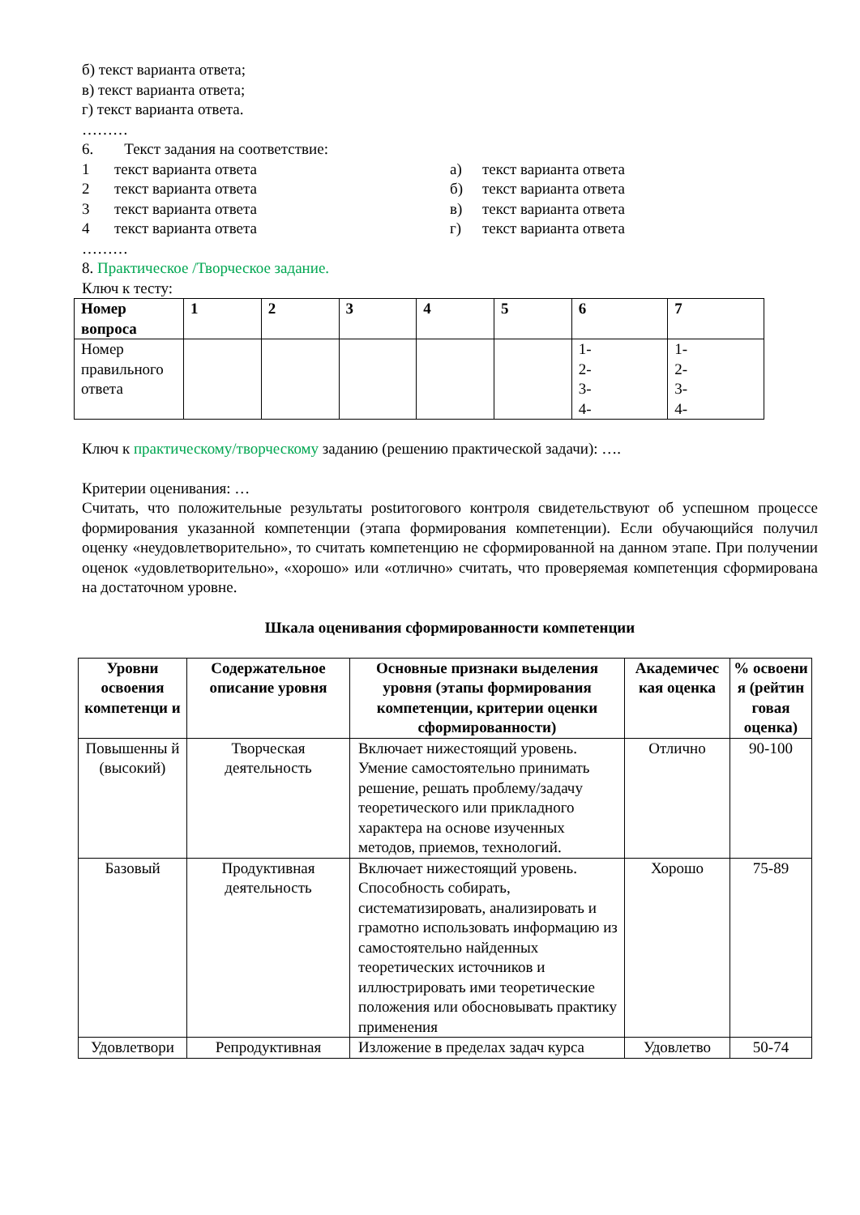б) текст варианта ответа;
в) текст варианта ответа;
г) текст варианта ответа.
………
6. Текст задания на соответствие:
1 текст варианта ответа а) текст варианта ответа
2 текст варианта ответа б) текст варианта ответа
3 текст варианта ответа в) текст варианта ответа
4 текст варианта ответа г) текст варианта ответа
………
8. Практическое /Творческое задание.
Ключ к тесту:
| Номер вопроса | 1 | 2 | 3 | 4 | 5 | 6 | 7 |
| --- | --- | --- | --- | --- | --- | --- | --- |
| Номер правильного ответа | | | | | | 1- 2- 3- 4- | 1- 2- 3- 4- |
Ключ к практическому/творческому заданию (решению практической задачи): ….
Критерии оценивания: …
Считать, что положительные результаты postитогового контроля свидетельствуют об успешном процессе формирования указанной компетенции (этапа формирования компетенции). Если обучающийся получил оценку «неудовлетворительно», то считать компетенцию не сформированной на данном этапе. При получении оценок «удовлетворительно», «хорошо» или «отлично» считать, что проверяемая компетенция сформирована на достаточном уровне.
Шкала оценивания сформированности компетенции
| Уровни освоения компетенци и | Содержательное описание уровня | Основные признаки выделения уровня (этапы формирования компетенции, критерии оценки сформированности) | Академичес кая оценка | % освоени я (рейтин говая оценка) |
| --- | --- | --- | --- | --- |
| Повышенны й (высокий) | Творческая деятельность | Включает нижестоящий уровень. Умение самостоятельно принимать решение, решать проблему/задачу теоретического или прикладного характера на основе изученных методов, приемов, технологий. | Отлично | 90-100 |
| Базовый | Продуктивная деятельность | Включает нижестоящий уровень. Способность собирать, систематизировать, анализировать и грамотно использовать информацию из самостоятельно найденных теоретических источников и иллюстрировать ими теоретические положения или обосновывать практику применения | Хорошо | 75-89 |
| Удовлетвори | Репродуктивная | Изложение в пределах задач курса | Удовлетво | 50-74 |